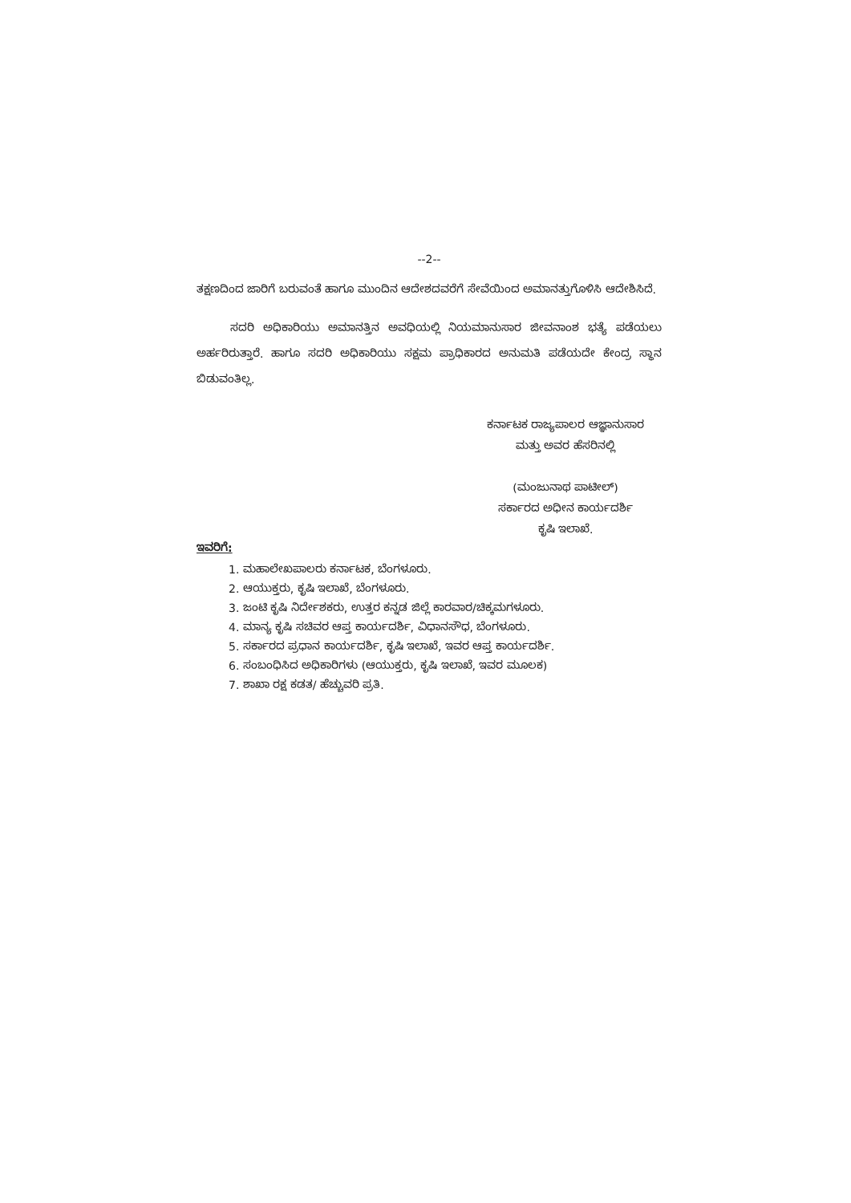--2--
ತಕ್ಷಣದಿಂದ ಜಾರಿಗೆ ಬರುವಂತೆ ಹಾಗೂ ಮುಂದಿನ ಆದೇಶದವರೆಗೆ ಸೇವೆಯಿಂದ ಅಮಾನತ್ತುಗೊಳಿಸಿ ಆದೇಶಿಸಿದೆ.
ಸದರಿ ಅಧಿಕಾರಿಯು ಅಮಾನತ್ತಿನ ಅವಧಿಯಲ್ಲಿ ನಿಯಮಾನುಸಾರ ಜೀವನಾಂಶ ಭತ್ಯೆ ಪಡೆಯಲು ಅರ್ಹರಿರುತ್ತಾರೆ. ಹಾಗೂ ಸದರಿ ಅಧಿಕಾರಿಯು ಸಕ್ಷಮ ಪ್ರಾಧಿಕಾರದ ಅನುಮತಿ ಪಡೆಯದೇ ಕೇಂದ್ರ ಸ್ಥಾನ ಬಿಡುವಂತಿಲ್ಲ.
ಕರ್ನಾಟಕ ರಾಜ್ಯಪಾಲರ ಆಜ್ಞಾನುಸಾರ
ಮತ್ತು ಅವರ ಹೆಸರಿನಲ್ಲಿ
(ಮಂಜುನಾಥ ಪಾಟೀಲ್)
ಸರ್ಕಾರದ ಅಧೀನ ಕಾರ್ಯದರ್ಶಿ
ಕೃಷಿ ಇಲಾಖೆ.
ಇವರಿಗೆ:
1. ಮಹಾಲೇಖಪಾಲರು ಕರ್ನಾಟಕ, ಬೆಂಗಳೂರು.
2. ಆಯುಕ್ತರು, ಕೃಷಿ ಇಲಾಖೆ, ಬೆಂಗಳೂರು.
3. ಜಂಟಿ ಕೃಷಿ ನಿರ್ದೇಶಕರು, ಉತ್ತರ ಕನ್ನಡ ಜಿಲ್ಲೆ ಕಾರವಾರ/ಚಿಕ್ಕಮಗಳೂರು.
4. ಮಾನ್ಯ ಕೃಷಿ ಸಚಿವರ ಆಪ್ತ ಕಾರ್ಯದರ್ಶಿ, ವಿಧಾನಸೌಧ, ಬೆಂಗಳೂರು.
5. ಸರ್ಕಾರದ ಪ್ರಧಾನ ಕಾರ್ಯದರ್ಶಿ, ಕೃಷಿ ಇಲಾಖೆ, ಇವರ ಆಪ್ತ ಕಾರ್ಯದರ್ಶಿ.
6. ಸಂಬಂಧಿಸಿದ ಅಧಿಕಾರಿಗಳು (ಆಯುಕ್ತರು, ಕೃಷಿ ಇಲಾಖೆ, ಇವರ ಮೂಲಕ)
7. ಶಾಖಾ ರಕ್ಷ ಕಡತ/ ಹೆಚ್ಚುವರಿ ಪ್ರತಿ.